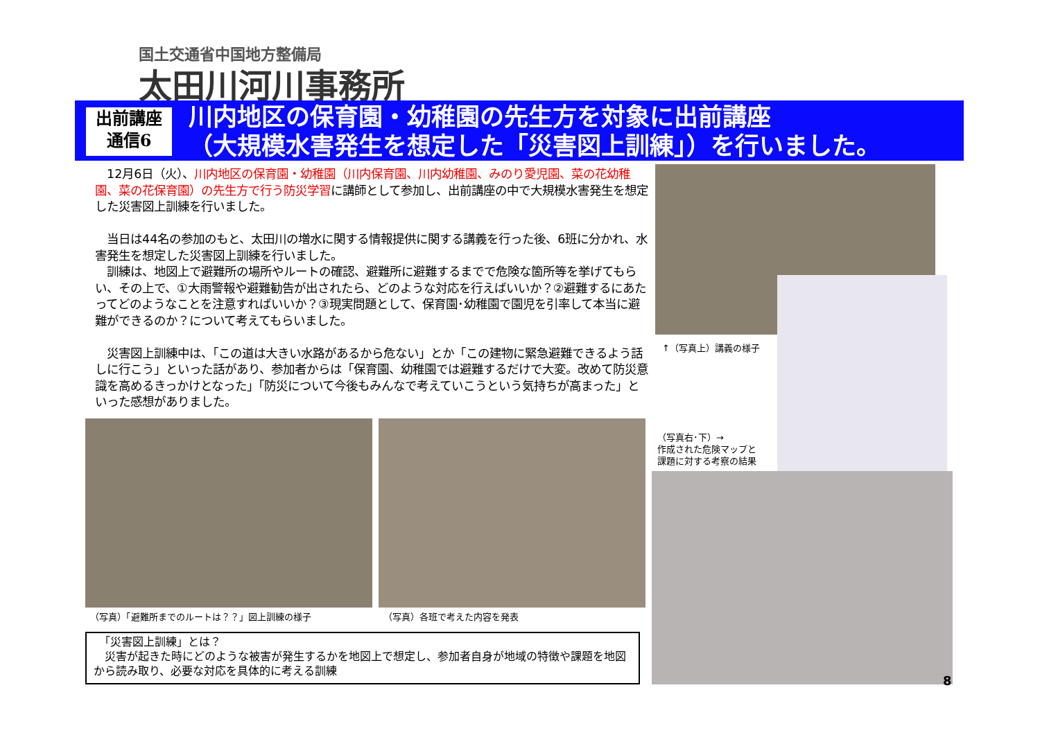国土交通省中国地方整備局
太田川河川事務所
出前講座
通信6
川内地区の保育園・幼稚園の先生方を対象に出前講座
（大規模水害発生を想定した「災害図上訓練」）を行いました。
　12月6日（火）、川内地区の保育園・幼稚園（川内保育園、川内幼稚園、みのり愛児園、菜の花幼稚園、菜の花保育園）の先生方で行う防災学習に講師として参加し、出前講座の中で大規模水害発生を想定した災害図上訓練を行いました。
　当日は44名の参加のもと、太田川の増水に関する情報提供に関する講義を行った後、6班に分かれ、水害発生を想定した災害図上訓練を行いました。
　訓練は、地図上で避難所の場所やルートの確認、避難所に避難するまでで危険な箇所等を挙げてもらい、その上で、①大雨警報や避難勧告が出されたら、どのような対応を行えばいいか？②避難するにあたってどのようなことを注意すればいいか？③現実問題として、保育園･幼稚園で園児を引率して本当に避難ができるのか？について考えてもらいました。
　災害図上訓練中は、「この道は大きい水路があるから危ない」とか「この建物に緊急避難できるよう話しに行こう」といった話があり、参加者からは「保育園、幼稚園では避難するだけで大変。改めて防災意識を高めるきっかけとなった」「防災について今後もみんなで考えていこうという気持ちが高まった」といった感想がありました。
↑（写真上）講義の様子
（写真右･下）→
作成された危険マップと
課題に対する考察の結果
（写真）「避難所までのルートは？？」図上訓練の様子
（写真）各班で考えた内容を発表
　「災害図上訓練」とは？
　災害が起きた時にどのような被害が発生するかを地図上で想定し、参加者自身が地域の特徴や課題を地図から読み取り、必要な対応を具体的に考える訓練
8